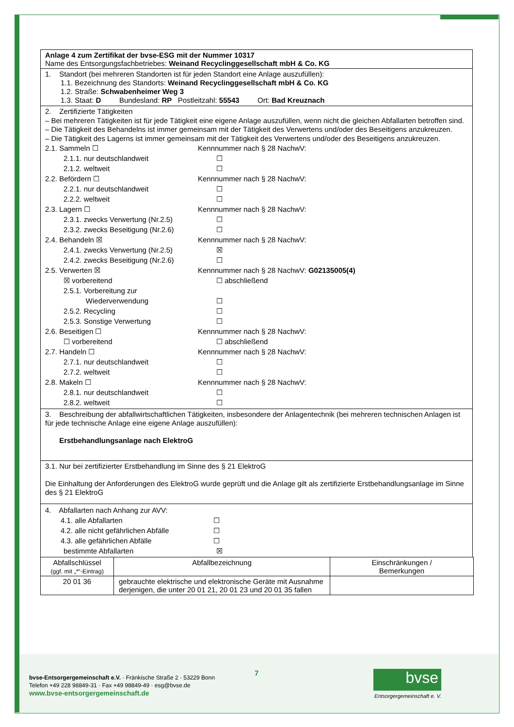Anlage 4 zum Zertifikat der bvse-ESG mit der Nummer 10317
Name des Entsorgungsfachbetriebes: Weinand Recyclinggesellschaft mbH & Co. KG
1. Standort (bei mehreren Standorten ist für jeden Standort eine Anlage auszufüllen):
1.1. Bezeichnung des Standorts: Weinand Recyclinggesellschaft mbH & Co. KG
1.2. Straße: Schwabenheimer Weg 3
1.3. Staat: D Bundesland: RP Postleitzahl: 55543 Ort: Bad Kreuznach
2. Zertifizierte Tätigkeiten
– Bei mehreren Tätigkeiten ist für jede Tätigkeit eine eigene Anlage auszufüllen, wenn nicht die gleichen Abfallarten betroffen sind.
– Die Tätigkeit des Behandelns ist immer gemeinsam mit der Tätigkeit des Verwertens und/oder des Beseitigens anzukreuzen.
– Die Tätigkeit des Lagerns ist immer gemeinsam mit der Tätigkeit des Verwertens und/oder des Beseitigens anzukreuzen.
2.1. Sammeln ☐ Kennnummer nach § 28 NachwV:
2.1.1. nur deutschlandweit ☐
2.1.2. weltweit ☐
2.2. Befördern ☐ Kennnummer nach § 28 NachwV:
2.2.1. nur deutschlandweit ☐
2.2.2. weltweit ☐
2.3. Lagern ☐ Kennnummer nach § 28 NachwV:
2.3.1. zwecks Verwertung (Nr.2.5) ☐
2.3.2. zwecks Beseitigung (Nr.2.6) ☐
2.4. Behandeln ☒ Kennnummer nach § 28 NachwV:
2.4.1. zwecks Verwertung (Nr.2.5) ☒
2.4.2. zwecks Beseitigung (Nr.2.6) ☐
2.5. Verwerten ☒ Kennnummer nach § 28 NachwV: G02135005(4)
☒ vorbereitend ☐ abschließend
2.5.1. Vorbereitung zur
Wiederverwendung
☐
2.5.2. Recycling ☐
2.5.3. Sonstige Verwertung ☐
2.6. Beseitigen ☐ Kennnummer nach § 28 NachwV:
☐ vorbereitend ☐ abschließend
2.7. Handeln ☐ Kennnummer nach § 28 NachwV:
2.7.1. nur deutschlandweit ☐
2.7.2. weltweit ☐
2.8. Makeln ☐ Kennnummer nach § 28 NachwV:
2.8.1. nur deutschlandweit ☐
2.8.2. weltweit ☐
3. Beschreibung der abfallwirtschaftlichen Tätigkeiten, insbesondere der Anlagentechnik (bei mehreren technischen Anlagen ist für jede technische Anlage eine eigene Anlage auszufüllen):
Erstbehandlungsanlage nach ElektroG
3.1. Nur bei zertifizierter Erstbehandlung im Sinne des § 21 ElektroG
Die Einhaltung der Anforderungen des ElektroG wurde geprüft und die Anlage gilt als zertifizierte Erstbehandlungsanlage im Sinne des § 21 ElektroG
4. Abfallarten nach Anhang zur AVV:
4.1. alle Abfallarten ☐
4.2. alle nicht gefährlichen Abfälle ☐
4.3. alle gefährlichen Abfälle ☐
bestimmte Abfallarten ☒
| Abfallschlüssel (ggf. mit „*“-Eintrag) | Abfallbezeichnung | Einschränkungen / Bemerkungen |
| --- | --- | --- |
| 20 01 36 | gebrauchte elektrische und elektronische Geräte mit Ausnahme derjenigen, die unter 20 01 21, 20 01 23 und 20 01 35 fallen | |
bvse-Entsorgergemeinschaft e.V. · Fränkische Straße 2 · 53229 Bonn
Telefon +49 228 98849-31 · Fax +49 98849-49 · esg@bvse.de
www.bvse-entsorgergemeinschaft.de
7 bvse
Entsorgergemeinschaft e. V.